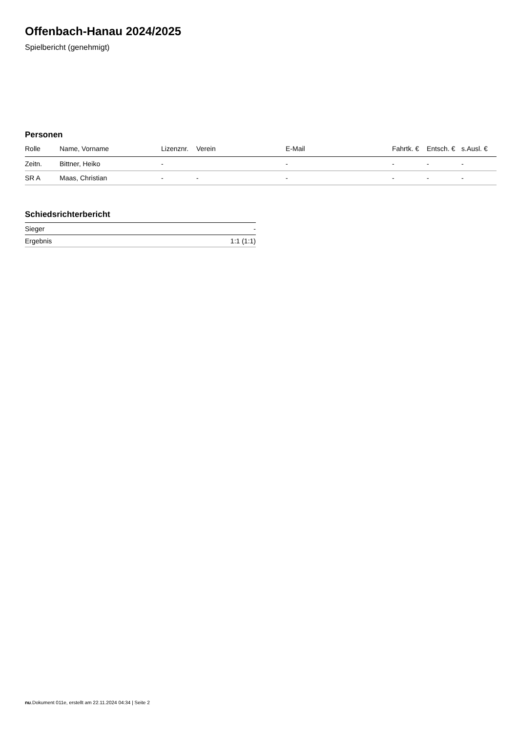Offenbach-Hanau 2024/2025
Spielbericht (genehmigt)
Personen
| Rolle | Name, Vorname | Lizenznr. | Verein | E-Mail | Fahrtk. € | Entsch. € | s.Ausl. € |
| --- | --- | --- | --- | --- | --- | --- | --- |
| Zeitn. | Bittner, Heiko | - | | - | - | - | - |
| SR A | Maas, Christian | - | - | - | - | - | - |
Schiedsrichterbericht
| Sieger | - |
| Ergebnis | 1:1 (1:1) |
nu.Dokument 011e, erstellt am 22.11.2024 04:34 | Seite 2